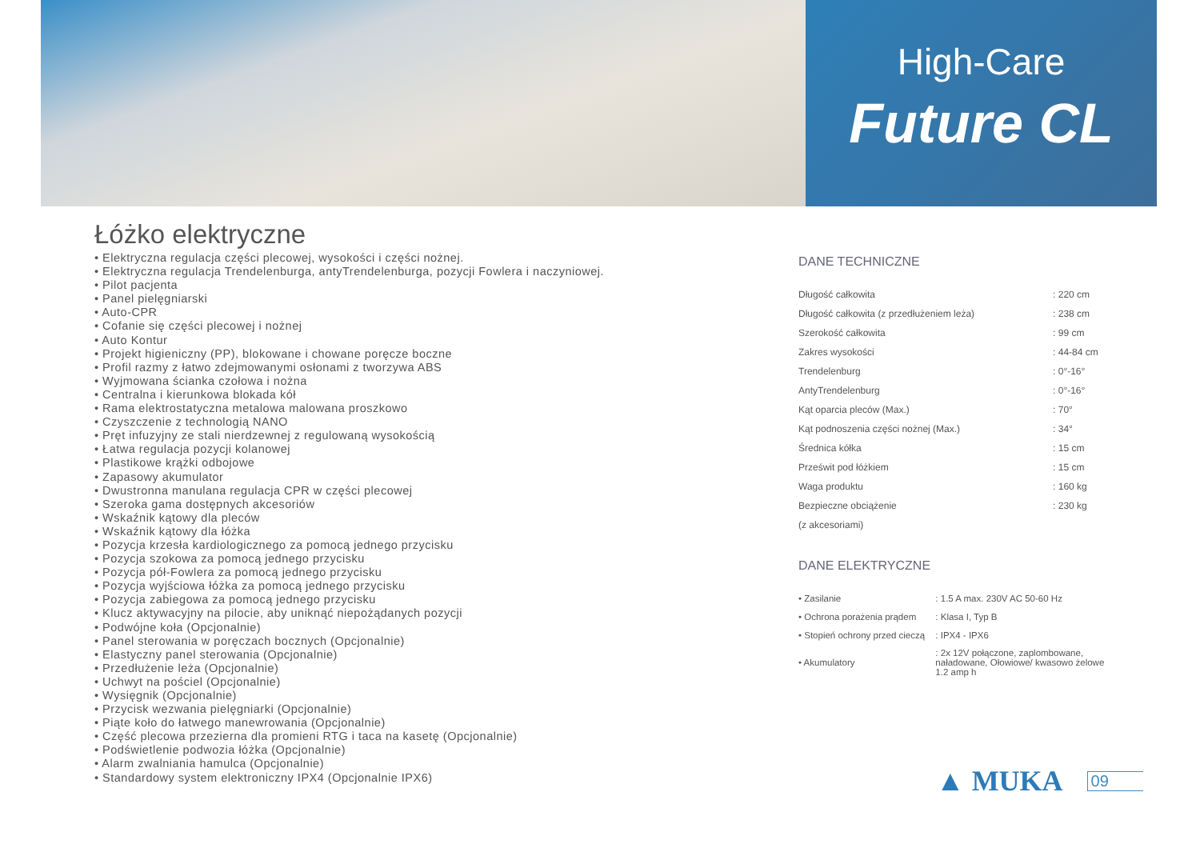High-Care
Future CL
Łóżko elektryczne
• Elektryczna regulacja części plecowej, wysokości i części nożnej.
• Elektryczna regulacja Trendelenburga, antyTrendelenburga, pozycji Fowlera i naczyniowej.
• Pilot pacjenta
• Panel pielęgniarski
• Auto-CPR
• Cofanie się części plecowej i nożnej
• Auto Kontur
• Projekt higieniczny (PP), blokowane i chowane poręcze boczne
• Profil razmy z łatwo zdejmowanymi osłonami z tworzywa ABS
• Wyjmowana ścianka czołowa i nożna
• Centralna i kierunkowa blokada kół
• Rama elektrostatyczna metalowa malowana proszkowo
• Czyszczenie z technologią NANO
• Pręt infuzyjny ze stali nierdzewnej z regulowaną wysokością
• Łatwa regulacja pozycji kolanowej
• Plastikowe krążki odbojowe
• Zapasowy akumulator
• Dwustronna manulana regulacja CPR w części plecowej
• Szeroka gama dostępnych akcesoriów
• Wskaźnik kątowy dla pleców
• Wskaźnik kątowy dla łóżka
• Pozycja krzesła kardiologicznego za pomocą jednego przycisku
• Pozycja szokowa za pomocą jednego przycisku
• Pozycja pół-Fowlera za pomocą jednego przycisku
• Pozycja wyjściowa łóżka za pomocą jednego przycisku
• Pozycja zabiegowa za pomocą jednego przycisku
• Klucz aktywacyjny na pilocie, aby uniknąć niepożądanych pozycji
• Podwójne koła (Opcjonalnie)
• Panel sterowania w poręczach bocznych (Opcjonalnie)
• Elastyczny panel sterowania (Opcjonalnie)
• Przedłużenie leża (Opcjonalnie)
• Uchwyt na pościel (Opcjonalnie)
• Wysięgnik (Opcjonalnie)
• Przycisk wezwania pielęgniarki (Opcjonalnie)
• Piąte koło do łatwego manewrowania (Opcjonalnie)
• Część plecowa przezierna dla promieni RTG i taca na kasetę (Opcjonalnie)
• Podświetlenie podwozia łóżka (Opcjonalnie)
• Alarm zwalniania hamulca (Opcjonalnie)
• Standardowy system elektroniczny IPX4 (Opcjonalnie IPX6)
DANE TECHNICZNE
| Długość całkowita | : 220 cm |
| Długość całkowita (z przedłużeniem leża) | : 238 cm |
| Szerokość całkowita | : 99 cm |
| Zakres wysokości | : 44-84 cm |
| Trendelenburg | : 0°-16° |
| AntyTrendelenburg | : 0°-16° |
| Kąt oparcia pleców (Max.) | : 70° |
| Kąt podnoszenia części nożnej (Max.) | : 34° |
| Średnica kółka | : 15 cm |
| Prześwit pod łóżkiem | : 15 cm |
| Waga produktu | : 160 kg |
| Bezpieczne obciążenie | : 230 kg |
| (z akcesoriami) | |
DANE ELEKTRYCZNE
| • Zasilanie | : 1.5 A max. 230V AC 50-60 Hz |
| • Ochrona porażenia prądem | : Klasa I, Typ B |
| • Stopień ochrony przed cieczą | : IPX4 - IPX6 |
| • Akumulatory | : 2x 12V połączone, zaplombowane, naładowane, Ołowiowe/ kwasowo żelowe 1.2 amp h |
▲ MUKA 09